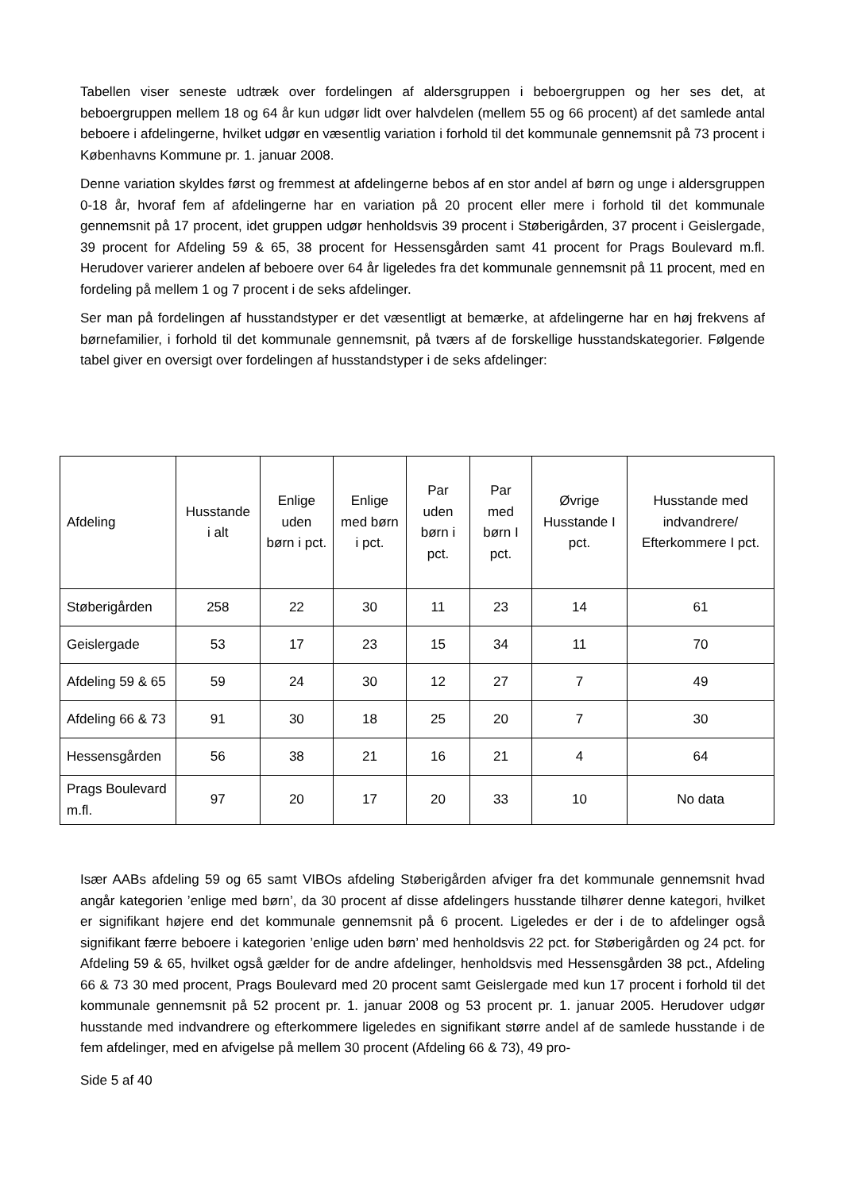Tabellen viser seneste udtræk over fordelingen af aldersgruppen i beboergruppen og her ses det, at beboergruppen mellem 18 og 64 år kun udgør lidt over halvdelen (mellem 55 og 66 procent) af det samlede antal beboere i afdelingerne, hvilket udgør en væsentlig variation i forhold til det kommunale gennemsnit på 73 procent i Københavns Kommune pr. 1. januar 2008.
Denne variation skyldes først og fremmest at afdelingerne bebos af en stor andel af børn og unge i aldersgruppen 0-18 år, hvoraf fem af afdelingerne har en variation på 20 procent eller mere i forhold til det kommunale gennemsnit på 17 procent, idet gruppen udgør henholdsvis 39 procent i Støberigården, 37 procent i Geislergade, 39 procent for Afdeling 59 & 65, 38 procent for Hessensgården samt 41 procent for Prags Boulevard m.fl. Herudover varierer andelen af beboere over 64 år ligeledes fra det kommunale gennemsnit på 11 procent, med en fordeling på mellem 1 og 7 procent i de seks afdelinger.
Ser man på fordelingen af husstandstyper er det væsentligt at bemærke, at afdelingerne har en høj frekvens af børnefamilier, i forhold til det kommunale gennemsnit, på tværs af de forskellige husstandskategorier. Følgende tabel giver en oversigt over fordelingen af husstandstyper i de seks afdelinger:
| Afdeling | Husstande i alt | Enlige uden børn i pct. | Enlige med børn i pct. | Par uden børn i pct. | Par med børn I pct. | Øvrige Husstande I pct. | Husstande med indvandrere/ Efterkommere I pct. |
| --- | --- | --- | --- | --- | --- | --- | --- |
| Støberigården | 258 | 22 | 30 | 11 | 23 | 14 | 61 |
| Geislergade | 53 | 17 | 23 | 15 | 34 | 11 | 70 |
| Afdeling 59 & 65 | 59 | 24 | 30 | 12 | 27 | 7 | 49 |
| Afdeling 66 & 73 | 91 | 30 | 18 | 25 | 20 | 7 | 30 |
| Hessensgården | 56 | 38 | 21 | 16 | 21 | 4 | 64 |
| Prags Boulevard m.fl. | 97 | 20 | 17 | 20 | 33 | 10 | No data |
Især AABs afdeling 59 og 65 samt VIBOs afdeling Støberigården afviger fra det kommunale gennemsnit hvad angår kategorien ’enlige med børn’, da 30 procent af disse afdelingers husstande tilhører denne kategori, hvilket er signifikant højere end det kommunale gennemsnit på 6 procent. Ligeledes er der i de to afdelinger også signifikant færre beboere i kategorien ’enlige uden børn’ med henholdsvis 22 pct. for Støberigården og 24 pct. for Afdeling 59 & 65, hvilket også gælder for de andre afdelinger, henholdsvis med Hessensgården 38 pct., Afdeling 66 & 73 30 med procent, Prags Boulevard med 20 procent samt Geislergade med kun 17 procent i forhold til det kommunale gennemsnit på 52 procent pr. 1. januar 2008 og 53 procent pr. 1. januar 2005. Herudover udgør husstande med indvandrere og efterkommere ligeledes en signifikant større andel af de samlede husstande i de fem afdelinger, med en afvigelse på mellem 30 procent (Afdeling 66 & 73), 49 pro-
Side 5 af 40